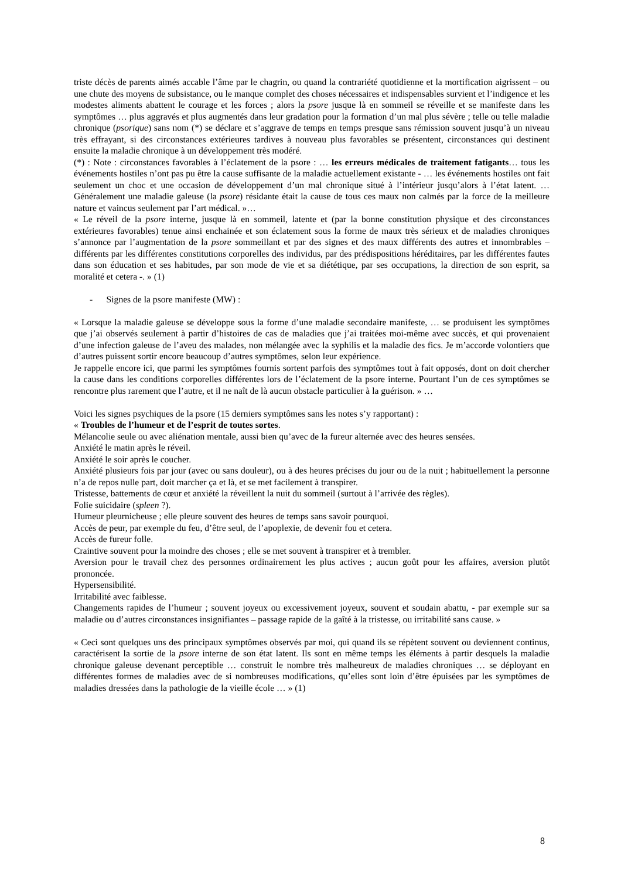triste décès de parents aimés accable l’âme par le chagrin, ou quand la contrariété quotidienne et la mortification aigrissent – ou une chute des moyens de subsistance, ou le manque complet des choses nécessaires et indispensables survient et l’indigence et les modestes aliments abattent le courage et les forces ; alors la psore jusque là en sommeil se réveille et se manifeste dans les symptômes … plus aggravés et plus augmentés dans leur gradation pour la formation d’un mal plus sévère ; telle ou telle maladie chronique (psorique) sans nom (*) se déclare et s’aggrave de temps en temps presque sans rémission souvent jusqu’à un niveau très effrayant, si des circonstances extérieures tardives à nouveau plus favorables se présentent, circonstances qui destinent ensuite la maladie chronique à un développement très modéré.
(*) : Note : circonstances favorables à l’éclatement de la psore : … les erreurs médicales de traitement fatigants… tous les événements hostiles n’ont pas pu être la cause suffisante de la maladie actuellement existante - … les événements hostiles ont fait seulement un choc et une occasion de développement d’un mal chronique situé à l’intérieur jusqu’alors à l’état latent. … Généralement une maladie galeuse (la psore) résidante était la cause de tous ces maux non calmés par la force de la meilleure nature et vaincus seulement par l’art médical. »…
« Le réveil de la psore interne, jusque là en sommeil, latente et (par la bonne constitution physique et des circonstances extérieures favorables) tenue ainsi enchainée et son éclatement sous la forme de maux très sérieux et de maladies chroniques s’annonce par l’augmentation de la psore sommeillant et par des signes et des maux différents des autres et innombrables – différents par les différentes constitutions corporelles des individus, par des prédispositions héréditaires, par les différentes fautes dans son éducation et ses habitudes, par son mode de vie et sa diététique, par ses occupations, la direction de son esprit, sa moralité et cetera -. » (1)
- Signes de la psore manifeste (MW) :
« Lorsque la maladie galeuse se développe sous la forme d’une maladie secondaire manifeste, … se produisent les symptômes que j’ai observés seulement à partir d’histoires de cas de maladies que j’ai traitées moi-même avec succès, et qui provenaient d’une infection galeuse de l’aveu des malades, non mélangée avec la syphilis et la maladie des fics. Je m’accorde volontiers que d’autres puissent sortir encore beaucoup d’autres symptômes, selon leur expérience.
Je rappelle encore ici, que parmi les symptômes fournis sortent parfois des symptômes tout à fait opposés, dont on doit chercher la cause dans les conditions corporelles différentes lors de l’éclatement de la psore interne. Pourtant l’un de ces symptômes se rencontre plus rarement que l’autre, et il ne naît de là aucun obstacle particulier à la guérison. » …
Voici les signes psychiques de la psore (15 derniers symptômes sans les notes s’y rapportant) :
« Troubles de l’humeur et de l’esprit de toutes sortes.
Mélancolie seule ou avec aliénation mentale, aussi bien qu’avec de la fureur alternée avec des heures sensées.
Anxiété le matin après le réveil.
Anxiété le soir après le coucher.
Anxiété plusieurs fois par jour (avec ou sans douleur), ou à des heures précises du jour ou de la nuit ; habituellement la personne n’a de repos nulle part, doit marcher ça et là, et se met facilement à transpirer.
Tristesse, battements de cœur et anxiété la réveillent la nuit du sommeil (surtout à l’arrivée des règles).
Folie suicidaire (spleen ?).
Humeur pleurnicheuse ; elle pleure souvent des heures de temps sans savoir pourquoi.
Accès de peur, par exemple du feu, d’être seul, de l’apoplexie, de devenir fou et cetera.
Accès de fureur folle.
Craintive souvent pour la moindre des choses ; elle se met souvent à transpirer et à trembler.
Aversion pour le travail chez des personnes ordinairement les plus actives ; aucun goût pour les affaires, aversion plutôt prononcée.
Hypersensibilité.
Irritabilité avec faiblesse.
Changements rapides de l’humeur ; souvent joyeux ou excessivement joyeux, souvent et soudain abattu, - par exemple sur sa maladie ou d’autres circonstances insignifiantes – passage rapide de la gaîté à la tristesse, ou irritabilité sans cause. »
« Ceci sont quelques uns des principaux symptômes observés par moi, qui quand ils se répètent souvent ou deviennent continus, caractérisent la sortie de la psore interne de son état latent. Ils sont en même temps les éléments à partir desquels la maladie chronique galeuse devenant perceptible … construit le nombre très malheureux de maladies chroniques … se déployant en différentes formes de maladies avec de si nombreuses modifications, qu’elles sont loin d’être épuisées par les symptômes de maladies dressées dans la pathologie de la vieille école … » (1)
8